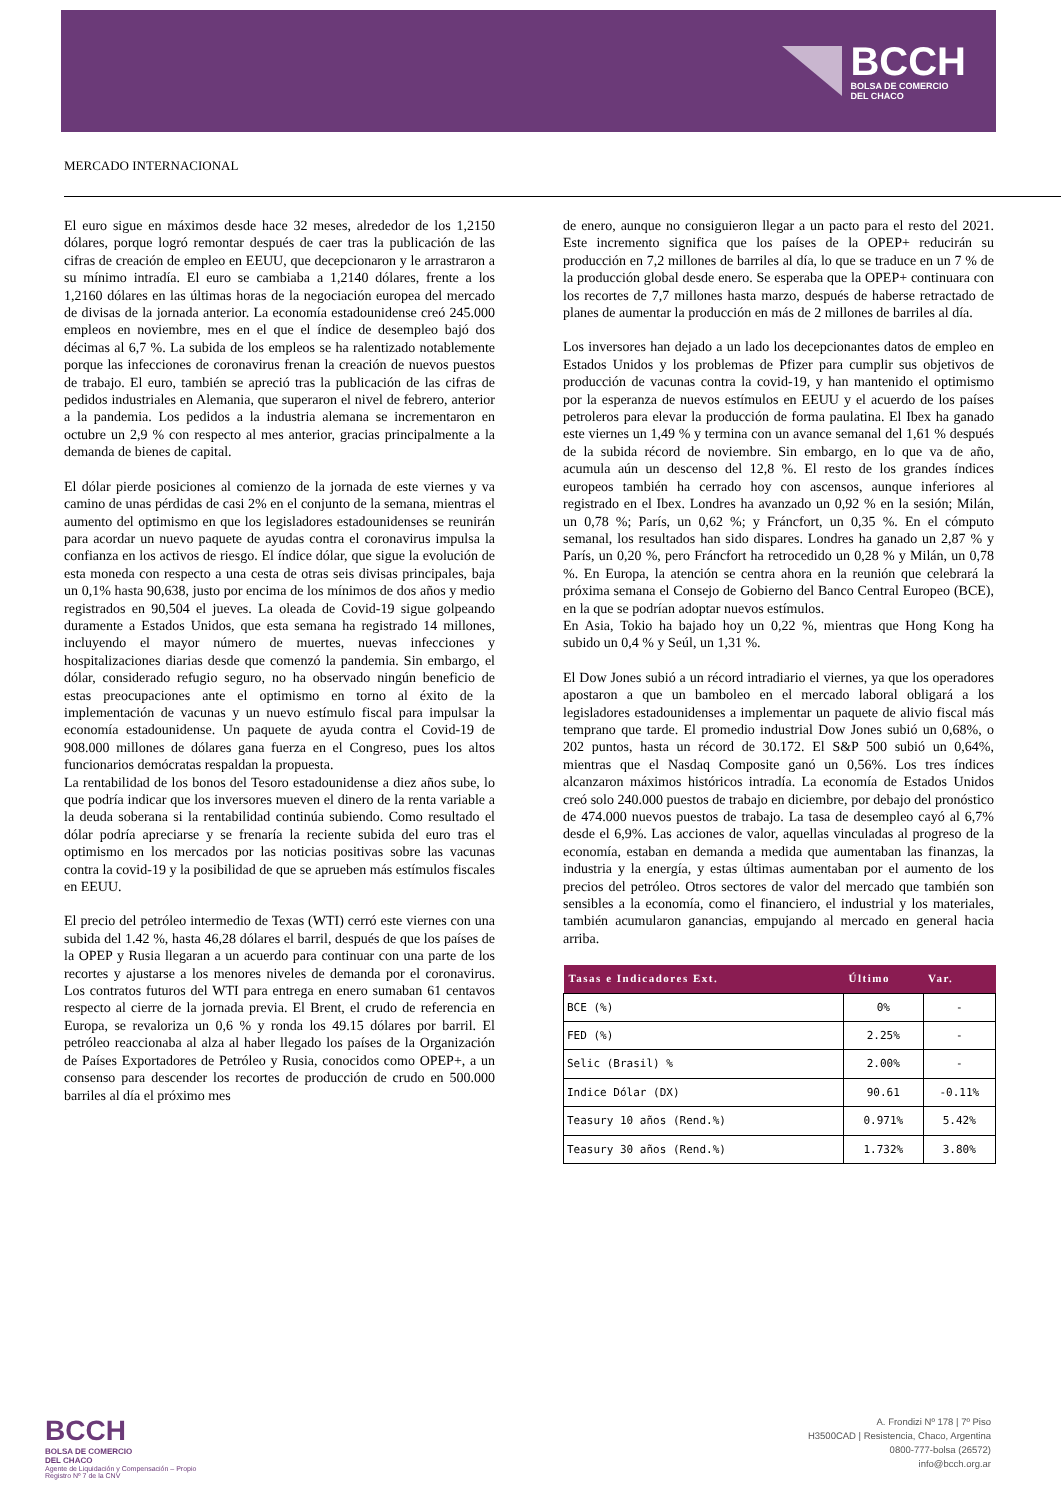BCCH
BOLSA DE COMERCIO
DEL CHACO
MERCADO INTERNACIONAL
El euro sigue en máximos desde hace 32 meses, alrededor de los 1,2150 dólares, porque logró remontar después de caer tras la publicación de las cifras de creación de empleo en EEUU, que decepcionaron y le arrastraron a su mínimo intradía. El euro se cambiaba a 1,2140 dólares, frente a los 1,2160 dólares en las últimas horas de la negociación europea del mercado de divisas de la jornada anterior. La economía estadounidense creó 245.000 empleos en noviembre, mes en el que el índice de desempleo bajó dos décimas al 6,7 %. La subida de los empleos se ha ralentizado notablemente porque las infecciones de coronavirus frenan la creación de nuevos puestos de trabajo. El euro, también se apreció tras la publicación de las cifras de pedidos industriales en Alemania, que superaron el nivel de febrero, anterior a la pandemia. Los pedidos a la industria alemana se incrementaron en octubre un 2,9 % con respecto al mes anterior, gracias principalmente a la demanda de bienes de capital.
El dólar pierde posiciones al comienzo de la jornada de este viernes y va camino de unas pérdidas de casi 2% en el conjunto de la semana, mientras el aumento del optimismo en que los legisladores estadounidenses se reunirán para acordar un nuevo paquete de ayudas contra el coronavirus impulsa la confianza en los activos de riesgo. El índice dólar, que sigue la evolución de esta moneda con respecto a una cesta de otras seis divisas principales, baja un 0,1% hasta 90,638, justo por encima de los mínimos de dos años y medio registrados en 90,504 el jueves. La oleada de Covid-19 sigue golpeando duramente a Estados Unidos, que esta semana ha registrado 14 millones, incluyendo el mayor número de muertes, nuevas infecciones y hospitalizaciones diarias desde que comenzó la pandemia. Sin embargo, el dólar, considerado refugio seguro, no ha observado ningún beneficio de estas preocupaciones ante el optimismo en torno al éxito de la implementación de vacunas y un nuevo estímulo fiscal para impulsar la economía estadounidense. Un paquete de ayuda contra el Covid-19 de 908.000 millones de dólares gana fuerza en el Congreso, pues los altos funcionarios demócratas respaldan la propuesta.
La rentabilidad de los bonos del Tesoro estadounidense a diez años sube, lo que podría indicar que los inversores mueven el dinero de la renta variable a la deuda soberana si la rentabilidad continúa subiendo. Como resultado el dólar podría apreciarse y se frenaría la reciente subida del euro tras el optimismo en los mercados por las noticias positivas sobre las vacunas contra la covid-19 y la posibilidad de que se aprueben más estímulos fiscales en EEUU.
El precio del petróleo intermedio de Texas (WTI) cerró este viernes con una subida del 1.42 %, hasta 46,28 dólares el barril, después de que los países de la OPEP y Rusia llegaran a un acuerdo para continuar con una parte de los recortes y ajustarse a los menores niveles de demanda por el coronavirus. Los contratos futuros del WTI para entrega en enero sumaban 61 centavos respecto al cierre de la jornada previa. El Brent, el crudo de referencia en Europa, se revaloriza un 0,6 % y ronda los 49.15 dólares por barril. El petróleo reaccionaba al alza al haber llegado los países de la Organización de Países Exportadores de Petróleo y Rusia, conocidos como OPEP+, a un consenso para descender los recortes de producción de crudo en 500.000 barriles al día el próximo mes
de enero, aunque no consiguieron llegar a un pacto para el resto del 2021. Este incremento significa que los países de la OPEP+ reducirán su producción en 7,2 millones de barriles al día, lo que se traduce en un 7 % de la producción global desde enero. Se esperaba que la OPEP+ continuara con los recortes de 7,7 millones hasta marzo, después de haberse retractado de planes de aumentar la producción en más de 2 millones de barriles al día.
Los inversores han dejado a un lado los decepcionantes datos de empleo en Estados Unidos y los problemas de Pfizer para cumplir sus objetivos de producción de vacunas contra la covid-19, y han mantenido el optimismo por la esperanza de nuevos estímulos en EEUU y el acuerdo de los países petroleros para elevar la producción de forma paulatina. El Ibex ha ganado este viernes un 1,49 % y termina con un avance semanal del 1,61 % después de la subida récord de noviembre. Sin embargo, en lo que va de año, acumula aún un descenso del 12,8 %. El resto de los grandes índices europeos también ha cerrado hoy con ascensos, aunque inferiores al registrado en el Ibex. Londres ha avanzado un 0,92 % en la sesión; Milán, un 0,78 %; París, un 0,62 %; y Fráncfort, un 0,35 %. En el cómputo semanal, los resultados han sido dispares. Londres ha ganado un 2,87 % y París, un 0,20 %, pero Fráncfort ha retrocedido un 0,28 % y Milán, un 0,78 %. En Europa, la atención se centra ahora en la reunión que celebrará la próxima semana el Consejo de Gobierno del Banco Central Europeo (BCE), en la que se podrían adoptar nuevos estímulos.
En Asia, Tokio ha bajado hoy un 0,22 %, mientras que Hong Kong ha subido un 0,4 % y Seúl, un 1,31 %.
El Dow Jones subió a un récord intradiario el viernes, ya que los operadores apostaron a que un bamboleo en el mercado laboral obligará a los legisladores estadounidenses a implementar un paquete de alivio fiscal más temprano que tarde. El promedio industrial Dow Jones subió un 0,68%, o 202 puntos, hasta un récord de 30.172. El S&P 500 subió un 0,64%, mientras que el Nasdaq Composite ganó un 0,56%. Los tres índices alcanzaron máximos históricos intradía. La economía de Estados Unidos creó solo 240.000 puestos de trabajo en diciembre, por debajo del pronóstico de 474.000 nuevos puestos de trabajo. La tasa de desempleo cayó al 6,7% desde el 6,9%. Las acciones de valor, aquellas vinculadas al progreso de la economía, estaban en demanda a medida que aumentaban las finanzas, la industria y la energía, y estas últimas aumentaban por el aumento de los precios del petróleo. Otros sectores de valor del mercado que también son sensibles a la economía, como el financiero, el industrial y los materiales, también acumularon ganancias, empujando al mercado en general hacia arriba.
| Tasas e Indicadores Ext. | Último | Var. |
| --- | --- | --- |
| BCE (%) | 0% | - |
| FED (%) | 2.25% | - |
| Selic (Brasil) % | 2.00% | - |
| Indice Dólar (DX) | 90.61 | -0.11% |
| Teasury 10 años (Rend.%) | 0.971% | 5.42% |
| Teasury 30 años (Rend.%) | 1.732% | 3.80% |
BCCH
BOLSA DE COMERCIO
DEL CHACO
Agente de Liquidación y Compensación – Propio
Registro Nº 7 de la CNV
A. Frondizi Nº 178 | 7º Piso
H3500CAD | Resistencia, Chaco, Argentina
0800-777-bolsa (26572)
info@bcch.org.ar